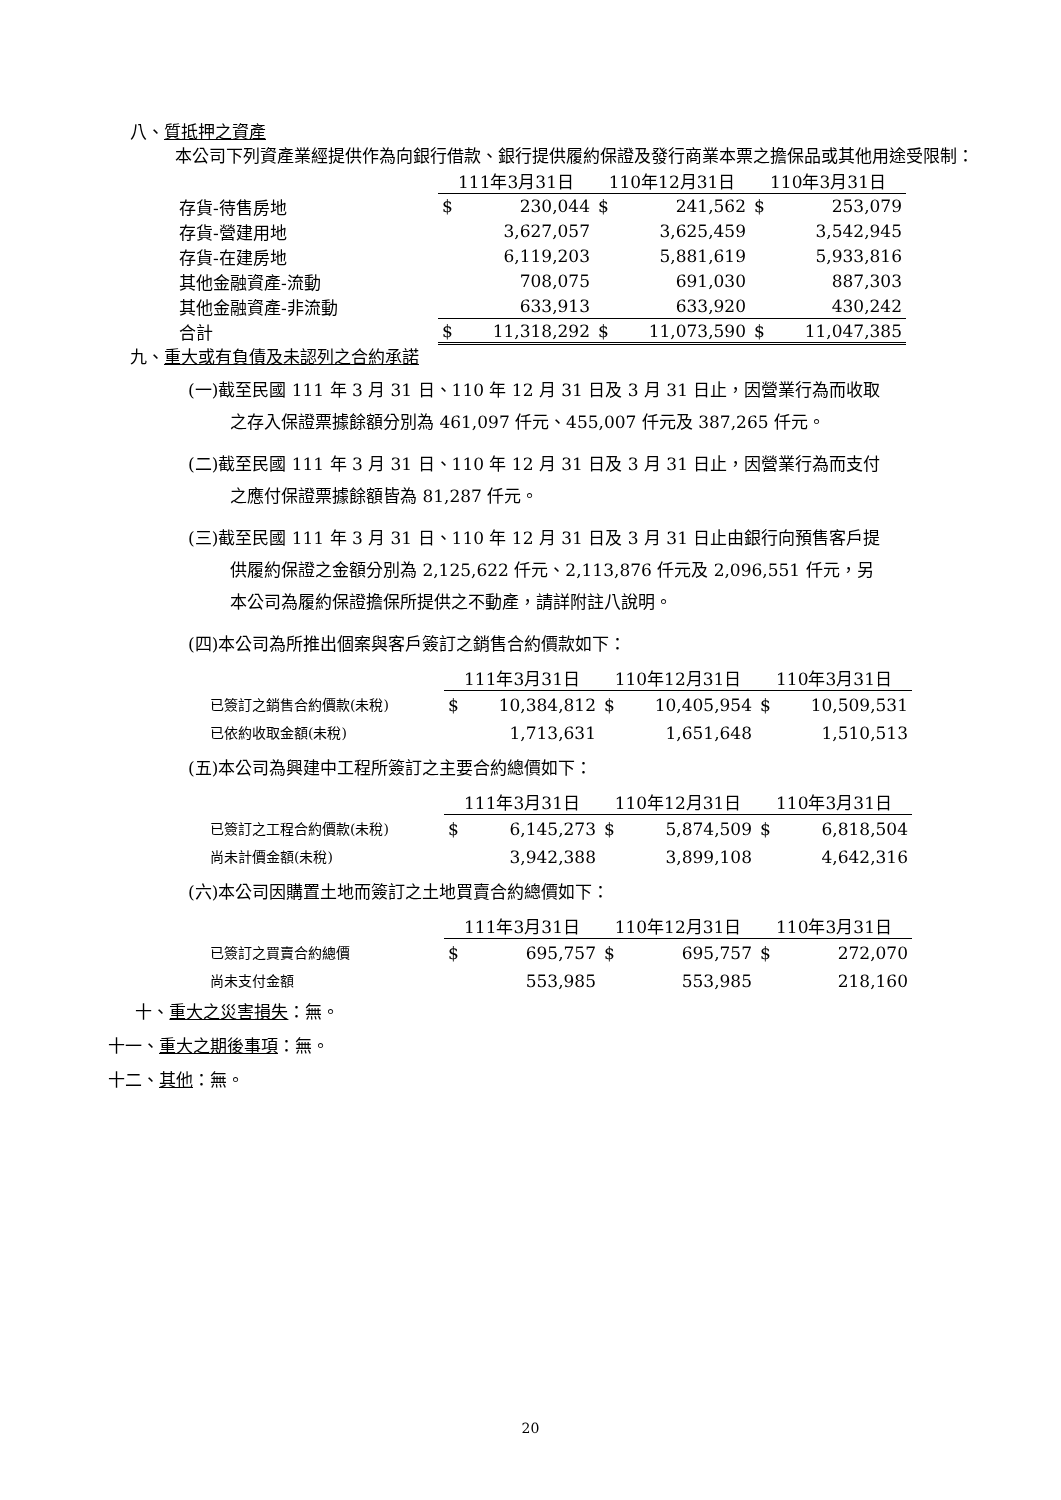八、質抵押之資產
本公司下列資產業經提供作為向銀行借款、銀行提供履約保證及發行商業本票之擔保品或其他用途受限制：
| | 111年3月31日 | | 110年12月31日 | | 110年3月31日 | |
| 存貨-待售房地 | $ | 230,044 | $ | 241,562 | $ | 253,079 |
| 存貨-營建用地 | | 3,627,057 | | 3,625,459 | | 3,542,945 |
| 存貨-在建房地 | | 6,119,203 | | 5,881,619 | | 5,933,816 |
| 其他金融資產-流動 | | 708,075 | | 691,030 | | 887,303 |
| 其他金融資產-非流動 | | 633,913 | | 633,920 | | 430,242 |
| 合計 | $ | 11,318,292 | $ | 11,073,590 | $ | 11,047,385 |
九、重大或有負債及未認列之合約承諾
(一)截至民國 111 年 3 月 31 日、110 年 12 月 31 日及 3 月 31 日止，因營業行為而收取
之存入保證票據餘額分別為 461,097 仟元、455,007 仟元及 387,265 仟元。
(二)截至民國 111 年 3 月 31 日、110 年 12 月 31 日及 3 月 31 日止，因營業行為而支付
之應付保證票據餘額皆為 81,287 仟元。
(三)截至民國 111 年 3 月 31 日、110 年 12 月 31 日及 3 月 31 日止由銀行向預售客戶提
供履約保證之金額分別為 2,125,622 仟元、2,113,876 仟元及 2,096,551 仟元，另
本公司為履約保證擔保所提供之不動產，請詳附註八說明。
(四)本公司為所推出個案與客戶簽訂之銷售合約價款如下：
| | 111年3月31日 | | 110年12月31日 | | 110年3月31日 | |
| 已簽訂之銷售合約價款(未稅) | $ | 10,384,812 | $ | 10,405,954 | $ | 10,509,531 |
| 已依約收取金額(未稅) | | 1,713,631 | | 1,651,648 | | 1,510,513 |
(五)本公司為興建中工程所簽訂之主要合約總價如下：
| | 111年3月31日 | | 110年12月31日 | | 110年3月31日 | |
| 已簽訂之工程合約價款(未稅) | $ | 6,145,273 | $ | 5,874,509 | $ | 6,818,504 |
| 尚未計價金額(未稅) | | 3,942,388 | | 3,899,108 | | 4,642,316 |
(六)本公司因購置土地而簽訂之土地買賣合約總價如下：
| | 111年3月31日 | | 110年12月31日 | | 110年3月31日 | |
| 已簽訂之買賣合約總價 | $ | 695,757 | $ | 695,757 | $ | 272,070 |
| 尚未支付金額 | | 553,985 | | 553,985 | | 218,160 |
十、重大之災害損失：無。
十一、重大之期後事項：無。
十二、其他：無。
20